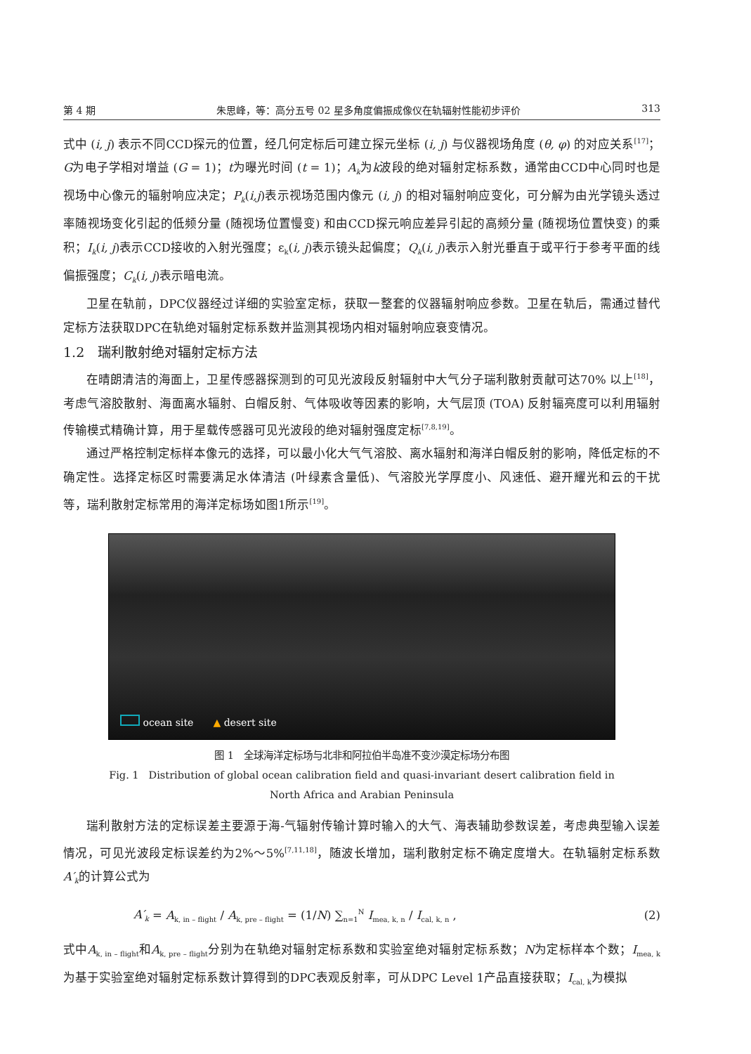第 4 期 朱思峰，等：高分五号 02 星多角度偏振成像仪在轨辐射性能初步评价 313
式中 (i, j) 表示不同CCD探元的位置，经几何定标后可建立探元坐标 (i, j) 与仪器视场角度 (θ, φ) 的对应关系<sup>[17]</sup>；G为电子学相对增益 (G = 1)；t为曝光时间 (t = 1)；A<sub>k</sub>为k波段的绝对辐射定标系数，通常由CCD中心同时也是视场中心像元的辐射响应决定；P<sub>k</sub>(i,j)表示视场范围内像元 (i, j) 的相对辐射响应变化，可分解为由光学镜头透过率随视场变化引起的低频分量 (随视场位置慢变) 和由CCD探元响应差异引起的高频分量 (随视场位置快变) 的乘积；I<sub>k</sub>(i, j)表示CCD接收的入射光强度；ε<sub>k</sub>(i, j)表示镜头起偏度；Q<sub>k</sub>(i, j)表示入射光垂直于或平行于参考平面的线偏振强度；C<sub>k</sub>(i, j)表示暗电流。
卫星在轨前，DPC仪器经过详细的实验室定标，获取一整套的仪器辐射响应参数。卫星在轨后，需通过替代定标方法获取DPC在轨绝对辐射定标系数并监测其视场内相对辐射响应衰变情况。
1.2　瑞利散射绝对辐射定标方法
在晴朗清洁的海面上，卫星传感器探测到的可见光波段反射辐射中大气分子瑞利散射贡献可达70% 以上<sup>[18]</sup>，考虑气溶胶散射、海面离水辐射、白帽反射、气体吸收等因素的影响，大气层顶 (TOA) 反射辐亮度可以利用辐射传输模式精确计算，用于星载传感器可见光波段的绝对辐射强度定标<sup>[7,8,19]</sup>。
通过严格控制定标样本像元的选择，可以最小化大气气溶胶、离水辐射和海洋白帽反射的影响，降低定标的不确定性。选择定标区时需要满足水体清洁 (叶绿素含量低)、气溶胶光学厚度小、风速低、避开耀光和云的干扰等，瑞利散射定标常用的海洋定标场如图1所示<sup>[19]</sup>。
ocean site　　▲ desert site
图 1　全球海洋定标场与北非和阿拉伯半岛准不变沙漠定标场分布图
Fig. 1　Distribution of global ocean calibration field and quasi-invariant desert calibration field in
North Africa and Arabian Peninsula
瑞利散射方法的定标误差主要源于海-气辐射传输计算时输入的大气、海表辅助参数误差，考虑典型输入误差情况，可见光波段定标误差约为2%～5%<sup>[7,11,18]</sup>，随波长增加，瑞利散射定标不确定度增大。在轨辐射定标系数A′<sub>k</sub>的计算公式为
A′<sub>k</sub> = A<sub>k, in – flight</sub> / A<sub>k, pre – flight</sub> = (1/N) ∑<sub>n=1</sub><sup>N</sup> I<sub>mea, k, n</sub> / I<sub>cal, k, n</sub> , (2)
式中A<sub>k, in – flight</sub>和A<sub>k, pre – flight</sub>分别为在轨绝对辐射定标系数和实验室绝对辐射定标系数；N为定标样本个数；I<sub>mea, k</sub>为基于实验室绝对辐射定标系数计算得到的DPC表观反射率，可从DPC Level 1产品直接获取；I<sub>cal, k</sub>为模拟